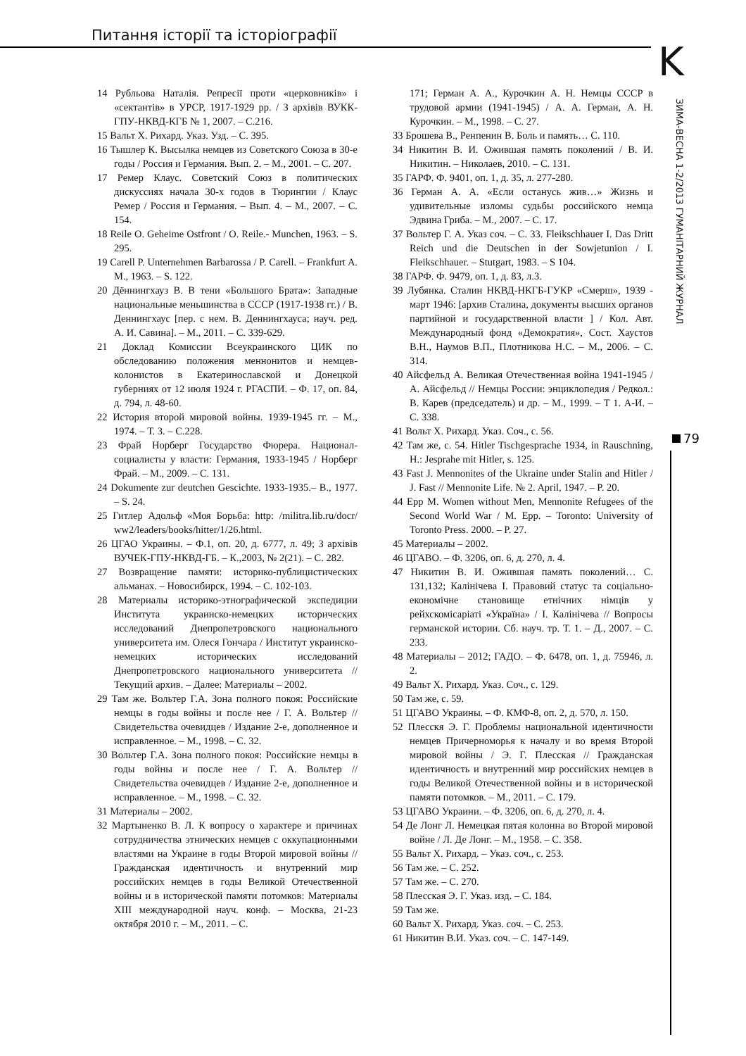Питання історії та історіографії
K
ЗИМА-ВЕСНА 1-2/2013 ГУМАНІТАРНИЙ ЖУРНАЛ
79
14 Рубльова Наталія. Репресії проти «церковників» і «сектантів» в УРСР, 1917-1929 рр. / З архівів ВУКК-ГПУ-НКВД-КГБ № 1, 2007. – С.216.
15 Вальт Х. Рихард. Указ. Узд. – С. 395.
16 Тышлер К. Высылка немцев из Советского Союза в 30-е годы / Россия и Германия. Вып. 2. – М., 2001. – С. 207.
17 Ремер Клаус. Советский Союз в политических дискуссиях начала 30-х годов в Тюрингии / Клаус Ремер / Россия и Германия. – Вып. 4. – М., 2007. – С. 154.
18 Reile O. Geheime Ostfront / O. Reile.- Munchen, 1963. – S. 295.
19 Carell P. Unternehmen Barbarossa / P. Carell. – Frankfurt A. M., 1963. – S. 122.
20 Дённингхауз В. В тени «Большого Брата»: Западные национальные меньшинства в СССР (1917-1938 гг.) / В. Деннингхаус [пер. с нем. В. Деннингхауса; науч. ред. А. И. Савина]. – М., 2011. – С. 339-629.
21 Доклад Комиссии Всеукраинского ЦИК по обследованию положения меннонитов и немцев-колонистов в Екатеринославской и Донецкой губерниях от 12 июля 1924 г. РГАСПИ. – Ф. 17, оп. 84, д. 794, л. 48-60.
22 История второй мировой войны. 1939-1945 гг. – М., 1974. – Т. 3. – С.228.
23 Фрай Норберг Государство Фюрера. Национал-социалисты у власти: Германия, 1933-1945 / Норберг Фрай. – М., 2009. – С. 131.
24 Dokumente zur deutchen Gescichte. 1933-1935.– B., 1977. – S. 24.
25 Гитлер Адольф «Моя Борьба: http: /militra.lib.ru/docr/ ww2/leaders/books/hitter/1/26.html.
26 ЦГАО Украины. – Ф.1, оп. 20, д. 6777, л. 49; З архівів ВУЧЕК-ГПУ-НКВД-ГБ. – К.,2003, № 2(21). – С. 282.
27 Возвращение памяти: историко-публицистических альманах. – Новосибирск, 1994. – С. 102-103.
28 Материалы историко-этнографической экспедиции Института украинско-немецких исторических исследований Днепропетровского национального университета им. Олеся Гончара / Институт украинско-немецких исторических исследований Днепропетровского национального университета // Текущий архив. – Далее: Материалы – 2002.
29 Там же. Вольтер Г.А. Зона полного покоя: Российские немцы в годы войны и после нее / Г. А. Вольтер // Свидетельства очевидцев / Издание 2-е, дополненное и исправленное. – М., 1998. – С. 32.
30 Вольтер Г.А. Зона полного покоя: Российские немцы в годы войны и после нее / Г. А. Вольтер // Свидетельства очевидцев / Издание 2-е, дополненное и исправленное. – М., 1998. – С. 32.
31 Материалы – 2002.
32 Мартыненко В. Л. К вопросу о характере и причинах сотрудничества этнических немцев с оккупационными властями на Украине в годы Второй мировой войны // Гражданская идентичность и внутренний мир российских немцев в годы Великой Отечественной войны и в исторической памяти потомков: Материалы XIII международной науч. конф. – Москва, 21-23 октября 2010 г. – М., 2011. – С.
171; Герман А. А., Курочкин А. Н. Немцы СССР в трудовой армии (1941-1945) / А. А. Герман, А. Н. Курочкин. – М., 1998. – С. 27.
33 Брошева В., Ренпенин В. Боль и память… С. 110.
34 Никитин В. И. Ожившая память поколений / В. И. Никитин. – Николаев, 2010. – С. 131.
35 ГАРФ. Ф. 9401, оп. 1, д. 35, л. 277-280.
36 Герман А. А. «Если останусь жив…» Жизнь и удивительные изломы судьбы российского немца Эдвина Гриба. – М., 2007. – С. 17.
37 Вольтер Г. А. Указ соч. – С. 33. Fleikschhauer I. Das Dritt Reich und die Deutschen in der Sowjetunion / I. Fleikschhauer. – Stutgart, 1983. – S 104.
38 ГАРФ. Ф. 9479, оп. 1, д. 83, л.3.
39 Лубянка. Сталин НКВД-НКГБ-ГУКР «Смерш», 1939 - март 1946: [архив Сталина, документы высших органов партийной и государственной власти ] / Кол. Авт. Международный фонд «Демократия», Сост. Хаустов В.Н., Наумов В.П., Плотникова Н.С. – М., 2006. – С. 314.
40 Айсфельд А. Великая Отечественная война 1941-1945 / А. Айсфельд // Немцы России: энциклопедия / Редкол.: В. Карев (председатель) и др. – М., 1999. – Т 1. А-И. – С. 338.
41 Вольт Х. Рихард. Указ. Соч., с. 56.
42 Там же, с. 54. Hitler Tischgesprache 1934, in Rauschning, H.: Jesprahe mit Hitler, s. 125.
43 Fast J. Mennonites of the Ukraine under Stalin and Hitler / J. Fast // Mennonite Life. № 2. April, 1947. – P. 20.
44 Epp M. Women without Men, Mennonite Refugees of the Second World War / M. Epp. – Toronto: University of Toronto Press. 2000. – P. 27.
45 Материалы – 2002.
46 ЦГАВО. – Ф. 3206, оп. 6, д. 270, л. 4.
47 Никитин В. И. Ожившая память поколений… С. 131,132; Калінічева І. Правовий статус та соціально-економічне становище етнічних німців у рейхскомісаріаті «Україна» / І. Калінічева // Вопросы германской истории. Сб. науч. тр. Т. 1. – Д., 2007. – С. 233.
48 Материалы – 2012; ГАДО. – Ф. 6478, оп. 1, д. 75946, л. 2.
49 Вальт Х. Рихард. Указ. Соч., с. 129.
50 Там же, с. 59.
51 ЦГАВО Украины. – Ф. КМФ-8, оп. 2, д. 570, л. 150.
52 Плесскя Э. Г. Проблемы национальной идентичности немцев Причерноморья к началу и во время Второй мировой войны / Э. Г. Плесская // Гражданская идентичность и внутренний мир российских немцев в годы Великой Отечественной войны и в исторической памяти потомков. – М., 2011. – С. 179.
53 ЦГАВО Украини. – Ф. 3206, оп. 6, д. 270, л. 4.
54 Де Лонг Л. Немецкая пятая колонна во Второй мировой войне / Л. Де Лонг. – М., 1958. – С. 358.
55 Вальт Х. Рихард. – Указ. соч., с. 253.
56 Там же. – С. 252.
57 Там же. – С. 270.
58 Плесская Э. Г. Указ. изд. – С. 184.
59 Там же.
60 Вальт Х. Рихард. Указ. соч. – С. 253.
61 Никитин В.И. Указ. соч. – С. 147-149.